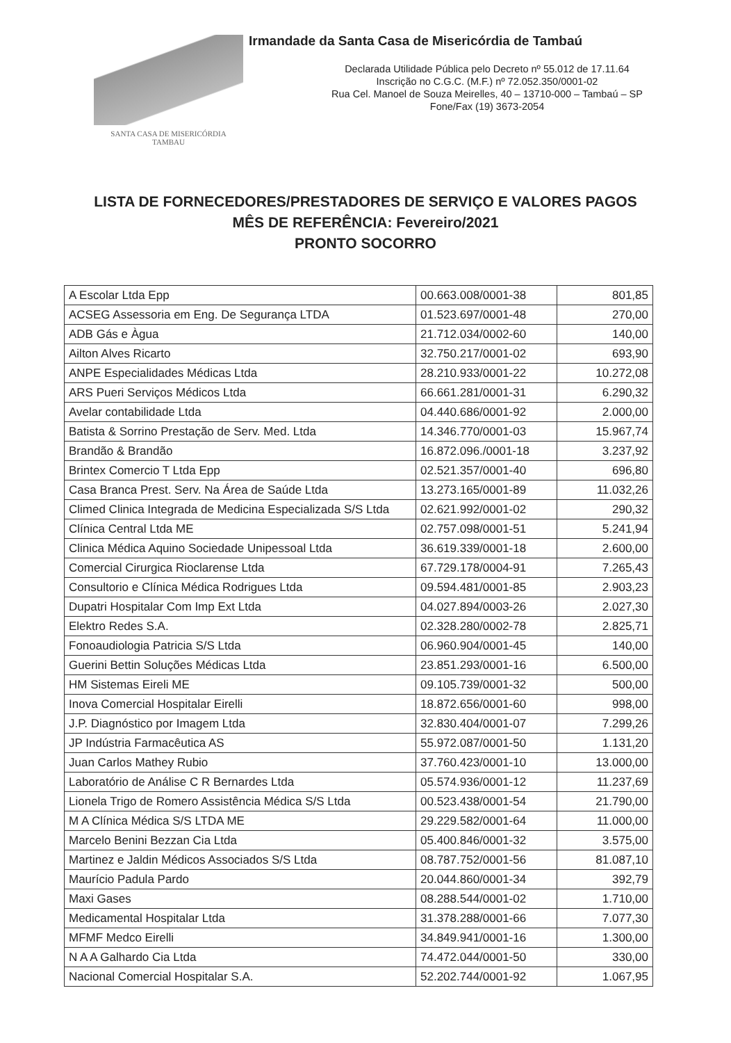SANTA CASA DE MISERICÓRDIA
TAMBAU
Irmandade da Santa Casa de Misericórdia de Tambaú
Declarada Utilidade Pública pelo Decreto nº 55.012 de 17.11.64
Inscrição no C.G.C. (M.F.) nº 72.052.350/0001-02
Rua Cel. Manoel de Souza Meirelles, 40 – 13710-000 – Tambaú – SP
Fone/Fax (19) 3673-2054
LISTA DE FORNECEDORES/PRESTADORES DE SERVIÇO E VALORES PAGOS
MÊS DE REFERÊNCIA: Fevereiro/2021
PRONTO SOCORRO
| A Escolar Ltda Epp | 00.663.008/0001-38 | 801,85 |
| ACSEG Assessoria em Eng. De Segurança LTDA | 01.523.697/0001-48 | 270,00 |
| ADB Gás e Àgua | 21.712.034/0002-60 | 140,00 |
| Ailton Alves Ricarto | 32.750.217/0001-02 | 693,90 |
| ANPE Especialidades Médicas Ltda | 28.210.933/0001-22 | 10.272,08 |
| ARS Pueri Serviços Médicos Ltda | 66.661.281/0001-31 | 6.290,32 |
| Avelar contabilidade Ltda | 04.440.686/0001-92 | 2.000,00 |
| Batista & Sorrino Prestação de Serv. Med. Ltda | 14.346.770/0001-03 | 15.967,74 |
| Brandão & Brandão | 16.872.096./0001-18 | 3.237,92 |
| Brintex Comercio T Ltda Epp | 02.521.357/0001-40 | 696,80 |
| Casa Branca Prest. Serv. Na Área de Saúde Ltda | 13.273.165/0001-89 | 11.032,26 |
| Climed Clinica Integrada de Medicina Especializada S/S Ltda | 02.621.992/0001-02 | 290,32 |
| Clínica Central Ltda ME | 02.757.098/0001-51 | 5.241,94 |
| Clinica Médica Aquino Sociedade Unipessoal Ltda | 36.619.339/0001-18 | 2.600,00 |
| Comercial Cirurgica Rioclarense Ltda | 67.729.178/0004-91 | 7.265,43 |
| Consultorio e Clínica Médica Rodrigues Ltda | 09.594.481/0001-85 | 2.903,23 |
| Dupatri Hospitalar Com Imp Ext Ltda | 04.027.894/0003-26 | 2.027,30 |
| Elektro Redes S.A. | 02.328.280/0002-78 | 2.825,71 |
| Fonoaudiologia Patricia S/S Ltda | 06.960.904/0001-45 | 140,00 |
| Guerini Bettin Soluções Médicas Ltda | 23.851.293/0001-16 | 6.500,00 |
| HM Sistemas Eireli ME | 09.105.739/0001-32 | 500,00 |
| Inova Comercial Hospitalar Eirelli | 18.872.656/0001-60 | 998,00 |
| J.P. Diagnóstico por Imagem Ltda | 32.830.404/0001-07 | 7.299,26 |
| JP Indústria Farmacêutica AS | 55.972.087/0001-50 | 1.131,20 |
| Juan Carlos Mathey Rubio | 37.760.423/0001-10 | 13.000,00 |
| Laboratório de Análise C R Bernardes Ltda | 05.574.936/0001-12 | 11.237,69 |
| Lionela Trigo de Romero Assistência Médica S/S Ltda | 00.523.438/0001-54 | 21.790,00 |
| M A Clínica Médica S/S LTDA ME | 29.229.582/0001-64 | 11.000,00 |
| Marcelo Benini Bezzan Cia Ltda | 05.400.846/0001-32 | 3.575,00 |
| Martinez e Jaldin Médicos Associados S/S Ltda | 08.787.752/0001-56 | 81.087,10 |
| Maurício Padula Pardo | 20.044.860/0001-34 | 392,79 |
| Maxi Gases | 08.288.544/0001-02 | 1.710,00 |
| Medicamental Hospitalar Ltda | 31.378.288/0001-66 | 7.077,30 |
| MFMF Medco Eirelli | 34.849.941/0001-16 | 1.300,00 |
| N A A Galhardo Cia Ltda | 74.472.044/0001-50 | 330,00 |
| Nacional Comercial Hospitalar S.A. | 52.202.744/0001-92 | 1.067,95 |